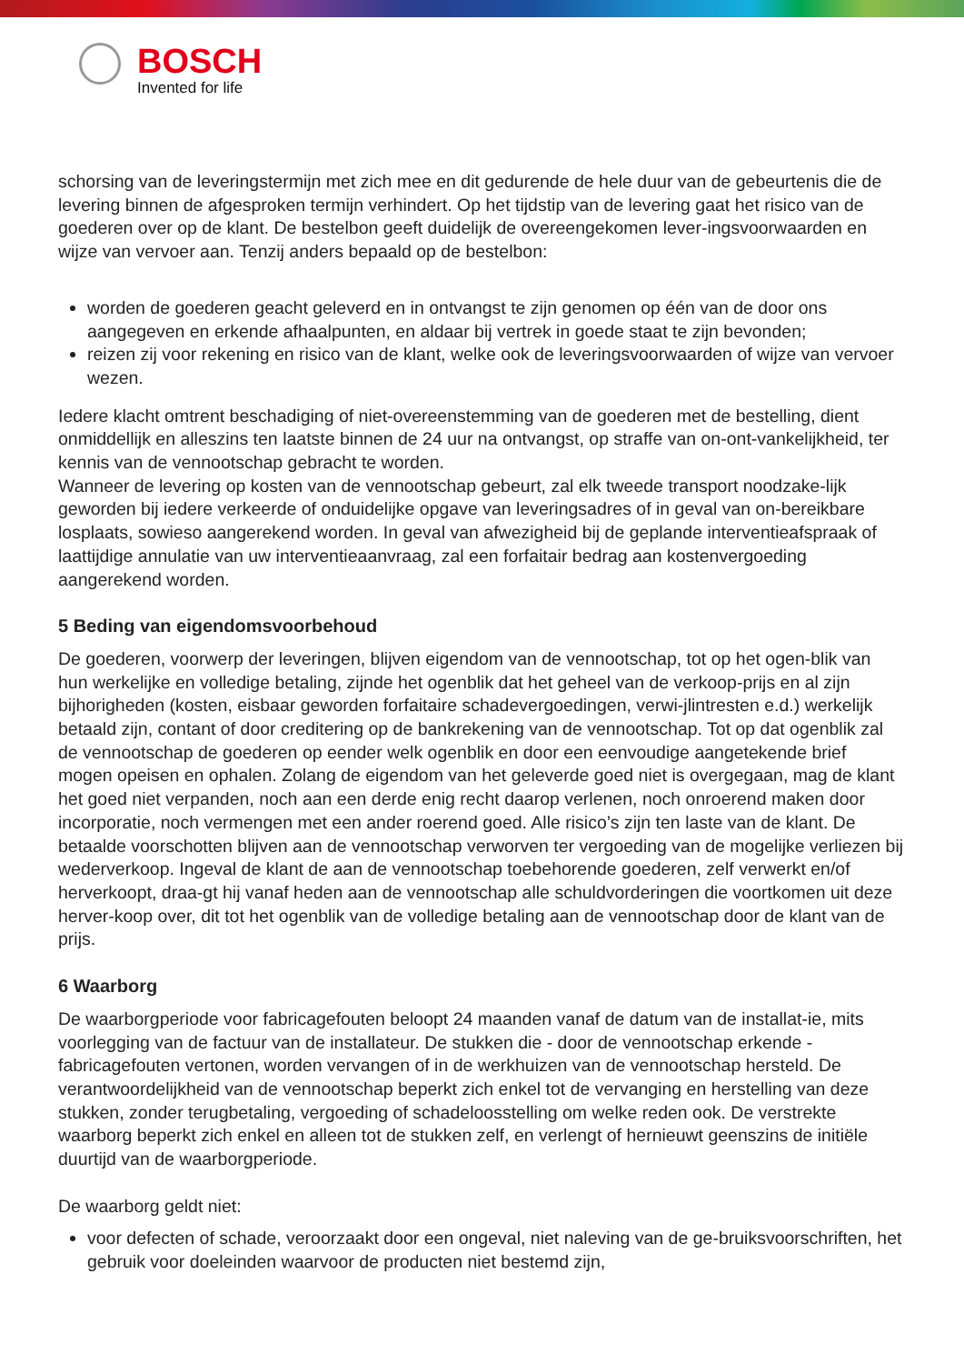BOSCH
Invented for life
schorsing van de leveringstermijn met zich mee en dit gedurende de hele duur van de gebeurtenis die de levering binnen de afgesproken termijn verhindert. Op het tijdstip van de levering gaat het risico van de goederen over op de klant. De bestelbon geeft duidelijk de overeengekomen lever-ingsvoorwaarden en wijze van vervoer aan. Tenzij anders bepaald op de bestelbon:
worden de goederen geacht geleverd en in ontvangst te zijn genomen op één van de door ons aangegeven en erkende afhaalpunten, en aldaar bij vertrek in goede staat te zijn bevonden;
reizen zij voor rekening en risico van de klant, welke ook de leveringsvoorwaarden of wijze van vervoer wezen.
Iedere klacht omtrent beschadiging of niet-overeenstemming van de goederen met de bestelling, dient onmiddellijk en alleszins ten laatste binnen de 24 uur na ontvangst, op straffe van on-ont-vankelijkheid, ter kennis van de vennootschap gebracht te worden.
Wanneer de levering op kosten van de vennootschap gebeurt, zal elk tweede transport noodzake-lijk geworden bij iedere verkeerde of onduidelijke opgave van leveringsadres of in geval van on-bereikbare losplaats, sowieso aangerekend worden. In geval van afwezigheid bij de geplande interventieafspraak of laattijdige annulatie van uw interventieaanvraag, zal een forfaitair bedrag aan kostenvergoeding aangerekend worden.
5 Beding van eigendomsvoorbehoud
De goederen, voorwerp der leveringen, blijven eigendom van de vennootschap, tot op het ogen-blik van hun werkelijke en volledige betaling, zijnde het ogenblik dat het geheel van de verkoop-prijs en al zijn bijhorigheden (kosten, eisbaar geworden forfaitaire schadevergoedingen, verwi-jlintresten e.d.) werkelijk betaald zijn, contant of door creditering op de bankrekening van de vennootschap. Tot op dat ogenblik zal de vennootschap de goederen op eender welk ogenblik en door een eenvoudige aangetekende brief mogen opeisen en ophalen. Zolang de eigendom van het geleverde goed niet is overgegaan, mag de klant het goed niet verpanden, noch aan een derde enig recht daarop verlenen, noch onroerend maken door incorporatie, noch vermengen met een ander roerend goed. Alle risico’s zijn ten laste van de klant. De betaalde voorschotten blijven aan de vennootschap verworven ter vergoeding van de mogelijke verliezen bij wederverkoop. Ingeval de klant de aan de vennootschap toebehorende goederen, zelf verwerkt en/of herverkoopt, draa-gt hij vanaf heden aan de vennootschap alle schuldvorderingen die voortkomen uit deze herver-koop over, dit tot het ogenblik van de volledige betaling aan de vennootschap door de klant van de prijs.
6 Waarborg
De waarborgperiode voor fabricagefouten beloopt 24 maanden vanaf de datum van de installat-ie, mits voorlegging van de factuur van de installateur. De stukken die - door de vennootschap erkende - fabricagefouten vertonen, worden vervangen of in de werkhuizen van de vennootschap hersteld. De verantwoordelijkheid van de vennootschap beperkt zich enkel tot de vervanging en herstelling van deze stukken, zonder terugbetaling, vergoeding of schadeloosstelling om welke reden ook. De verstrekte waarborg beperkt zich enkel en alleen tot de stukken zelf, en verlengt of hernieuwt geenszins de initiële duurtijd van de waarborgperiode.
De waarborg geldt niet:
voor defecten of schade, veroorzaakt door een ongeval, niet naleving van de ge-bruiksvoorschriften, het gebruik voor doeleinden waarvoor de producten niet bestemd zijn,